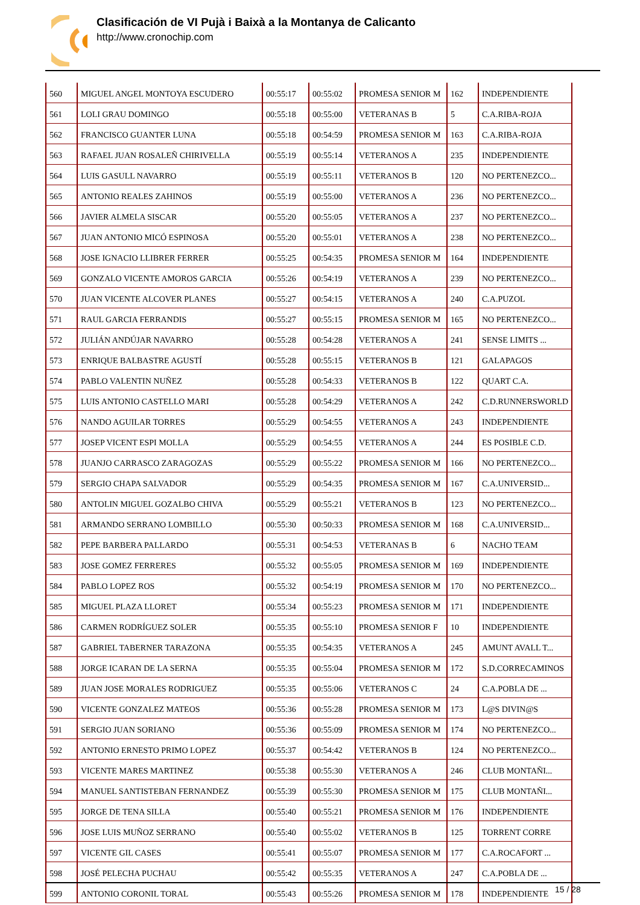Clasificación de VI Pujà i Baixà a la Montanya de Calicanto
http://www.cronochip.com
| 560 | MIGUEL ANGEL MONTOYA ESCUDERO | 00:55:17 | 00:55:02 | PROMESA SENIOR M | 162 | INDEPENDIENTE |
| 561 | LOLI GRAU DOMINGO | 00:55:18 | 00:55:00 | VETERANAS B | 5 | C.A.RIBA-ROJA |
| 562 | FRANCISCO GUANTER LUNA | 00:55:18 | 00:54:59 | PROMESA SENIOR M | 163 | C.A.RIBA-ROJA |
| 563 | RAFAEL JUAN ROSALEÑ CHIRIVELLA | 00:55:19 | 00:55:14 | VETERANOS A | 235 | INDEPENDIENTE |
| 564 | LUIS GASULL NAVARRO | 00:55:19 | 00:55:11 | VETERANOS B | 120 | NO PERTENEZCO... |
| 565 | ANTONIO REALES ZAHINOS | 00:55:19 | 00:55:00 | VETERANOS A | 236 | NO PERTENEZCO... |
| 566 | JAVIER ALMELA SISCAR | 00:55:20 | 00:55:05 | VETERANOS A | 237 | NO PERTENEZCO... |
| 567 | JUAN ANTONIO MICÓ ESPINOSA | 00:55:20 | 00:55:01 | VETERANOS A | 238 | NO PERTENEZCO... |
| 568 | JOSE IGNACIO LLIBRER FERRER | 00:55:25 | 00:54:35 | PROMESA SENIOR M | 164 | INDEPENDIENTE |
| 569 | GONZALO VICENTE AMOROS GARCIA | 00:55:26 | 00:54:19 | VETERANOS A | 239 | NO PERTENEZCO... |
| 570 | JUAN VICENTE ALCOVER PLANES | 00:55:27 | 00:54:15 | VETERANOS A | 240 | C.A.PUZOL |
| 571 | RAUL GARCIA FERRANDIS | 00:55:27 | 00:55:15 | PROMESA SENIOR M | 165 | NO PERTENEZCO... |
| 572 | JULIÁN ANDÚJAR NAVARRO | 00:55:28 | 00:54:28 | VETERANOS A | 241 | SENSE LIMITS ... |
| 573 | ENRIQUE BALBASTRE AGUSTÍ | 00:55:28 | 00:55:15 | VETERANOS B | 121 | GALAPAGOS |
| 574 | PABLO VALENTIN NUÑEZ | 00:55:28 | 00:54:33 | VETERANOS B | 122 | QUART C.A. |
| 575 | LUIS ANTONIO CASTELLO MARI | 00:55:28 | 00:54:29 | VETERANOS A | 242 | C.D.RUNNERSWORLD |
| 576 | NANDO AGUILAR TORRES | 00:55:29 | 00:54:55 | VETERANOS A | 243 | INDEPENDIENTE |
| 577 | JOSEP VICENT ESPI MOLLA | 00:55:29 | 00:54:55 | VETERANOS A | 244 | ES POSIBLE C.D. |
| 578 | JUANJO CARRASCO ZARAGOZAS | 00:55:29 | 00:55:22 | PROMESA SENIOR M | 166 | NO PERTENEZCO... |
| 579 | SERGIO CHAPA SALVADOR | 00:55:29 | 00:54:35 | PROMESA SENIOR M | 167 | C.A.UNIVERSID... |
| 580 | ANTOLIN MIGUEL GOZALBO CHIVA | 00:55:29 | 00:55:21 | VETERANOS B | 123 | NO PERTENEZCO... |
| 581 | ARMANDO SERRANO LOMBILLO | 00:55:30 | 00:50:33 | PROMESA SENIOR M | 168 | C.A.UNIVERSID... |
| 582 | PEPE BARBERA PALLARDO | 00:55:31 | 00:54:53 | VETERANAS B | 6 | NACHO TEAM |
| 583 | JOSE GOMEZ FERRERES | 00:55:32 | 00:55:05 | PROMESA SENIOR M | 169 | INDEPENDIENTE |
| 584 | PABLO LOPEZ ROS | 00:55:32 | 00:54:19 | PROMESA SENIOR M | 170 | NO PERTENEZCO... |
| 585 | MIGUEL PLAZA LLORET | 00:55:34 | 00:55:23 | PROMESA SENIOR M | 171 | INDEPENDIENTE |
| 586 | CARMEN RODRÍGUEZ SOLER | 00:55:35 | 00:55:10 | PROMESA SENIOR F | 10 | INDEPENDIENTE |
| 587 | GABRIEL TABERNER TARAZONA | 00:55:35 | 00:54:35 | VETERANOS A | 245 | AMUNT AVALL T... |
| 588 | JORGE ICARAN DE LA SERNA | 00:55:35 | 00:55:04 | PROMESA SENIOR M | 172 | S.D.CORRECAMINOS |
| 589 | JUAN JOSE MORALES RODRIGUEZ | 00:55:35 | 00:55:06 | VETERANOS C | 24 | C.A.POBLA DE ... |
| 590 | VICENTE GONZALEZ MATEOS | 00:55:36 | 00:55:28 | PROMESA SENIOR M | 173 | L@S DIVIN@S |
| 591 | SERGIO JUAN SORIANO | 00:55:36 | 00:55:09 | PROMESA SENIOR M | 174 | NO PERTENEZCO... |
| 592 | ANTONIO ERNESTO PRIMO LOPEZ | 00:55:37 | 00:54:42 | VETERANOS B | 124 | NO PERTENEZCO... |
| 593 | VICENTE MARES MARTINEZ | 00:55:38 | 00:55:30 | VETERANOS A | 246 | CLUB MONTAÑI... |
| 594 | MANUEL SANTISTEBAN FERNANDEZ | 00:55:39 | 00:55:30 | PROMESA SENIOR M | 175 | CLUB MONTAÑI... |
| 595 | JORGE DE TENA SILLA | 00:55:40 | 00:55:21 | PROMESA SENIOR M | 176 | INDEPENDIENTE |
| 596 | JOSE LUIS MUÑOZ SERRANO | 00:55:40 | 00:55:02 | VETERANOS B | 125 | TORRENT CORRE |
| 597 | VICENTE GIL CASES | 00:55:41 | 00:55:07 | PROMESA SENIOR M | 177 | C.A.ROCAFORT ... |
| 598 | JOSÉ PELECHA PUCHAU | 00:55:42 | 00:55:35 | VETERANOS A | 247 | C.A.POBLA DE ... |
| 599 | ANTONIO CORONIL TORAL | 00:55:43 | 00:55:26 | PROMESA SENIOR M | 178 | INDEPENDIENTE |
15 / 28